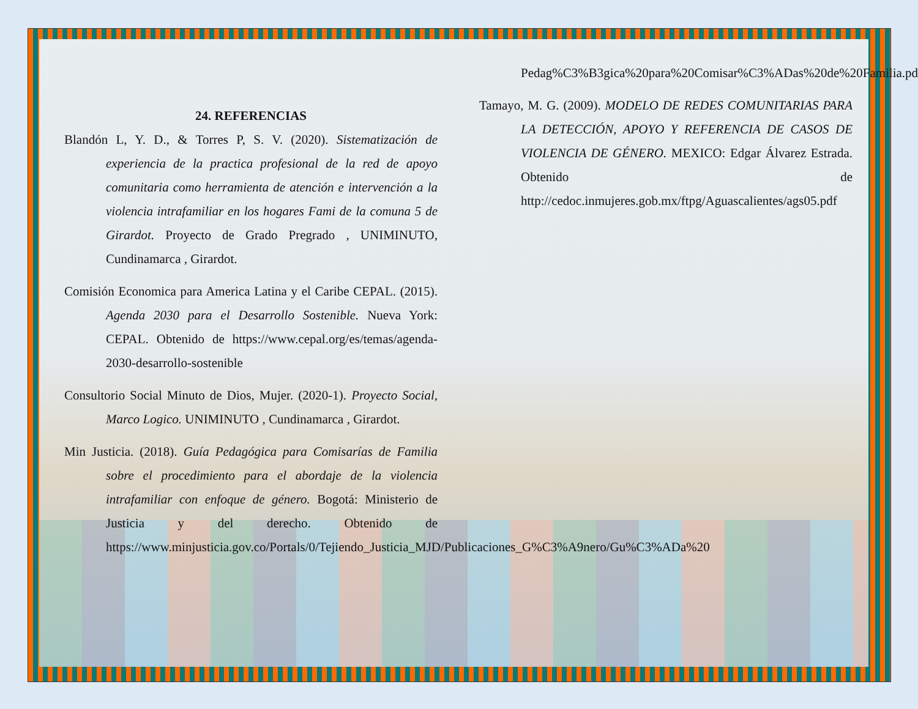24. REFERENCIAS
Blandón L, Y. D., & Torres P, S. V. (2020). Sistematización de experiencia de la practica profesional de la red de apoyo comunitaria como herramienta de atención e intervención a la violencia intrafamiliar en los hogares Fami de la comuna 5 de Girardot. Proyecto de Grado Pregrado , UNIMINUTO, Cundinamarca , Girardot.
Comisión Economica para America Latina y el Caribe CEPAL. (2015). Agenda 2030 para el Desarrollo Sostenible. Nueva York: CEPAL. Obtenido de https://www.cepal.org/es/temas/agenda-2030-desarrollo-sostenible
Consultorio Social Minuto de Dios, Mujer. (2020-1). Proyecto Social, Marco Logico. UNIMINUTO , Cundinamarca , Girardot.
Min Justicia. (2018). Guía Pedagógica para Comisarías de Familia sobre el procedimiento para el abordaje de la violencia intrafamiliar con enfoque de género. Bogotá: Ministerio de Justicia y del derecho. Obtenido de https://www.minjusticia.gov.co/Portals/0/Tejiendo_Justicia_MJD/Publicaciones_G%C3%A9nero/Gu%C3%ADa%20
Pedag%C3%B3gica%20para%20Comisar%C3%ADas%20de%20Familia.pdf
Tamayo, M. G. (2009). MODELO DE REDES COMUNITARIAS PARA LA DETECCIÓN, APOYO Y REFERENCIA DE CASOS DE VIOLENCIA DE GÉNERO. MEXICO: Edgar Álvarez Estrada. Obtenido de http://cedoc.inmujeres.gob.mx/ftpg/Aguascalientes/ags05.pdf